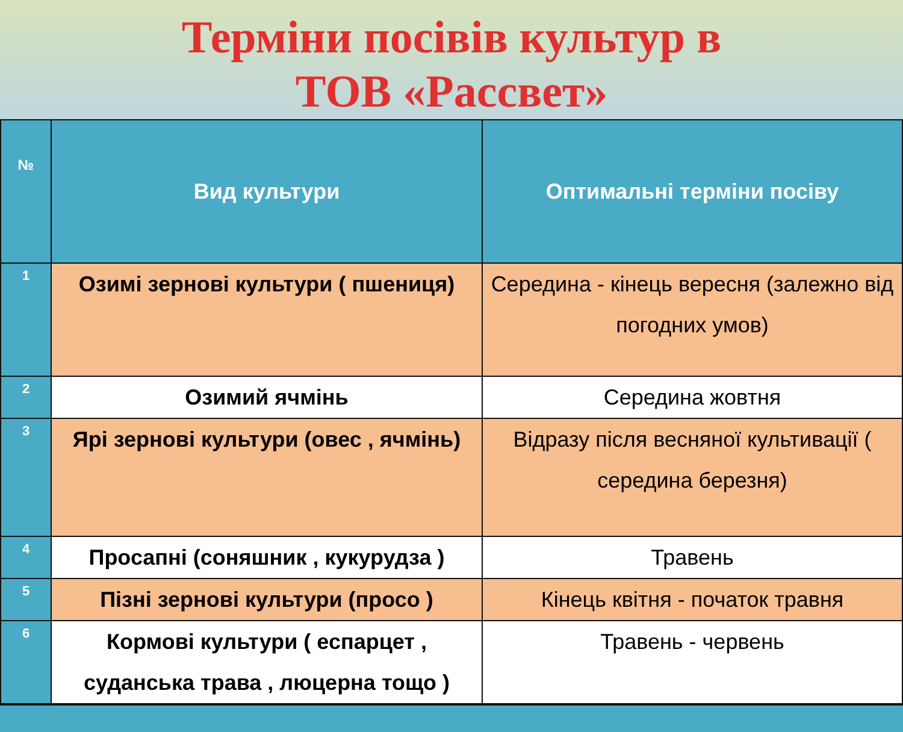Терміни посівів культур в
ТОВ «Рассвет»
| № | Вид культури | Оптимальні терміни посіву |
| --- | --- | --- |
| 1 | Озимі зернові культури ( пшениця) | Середина - кінець вересня (залежно від погодних умов) |
| 2 | Озимий ячмінь | Середина жовтня |
| 3 | Ярі зернові культури (овес , ячмінь) | Відразу після весняної культивації ( середина березня) |
| 4 | Просапні (соняшник , кукурудза ) | Травень |
| 5 | Пізні зернові культури (просо ) | Кінець квітня - початок травня |
| 6 | Кормові культури ( еспарцет , суданська трава , люцерна тощо ) | Травень - червень |